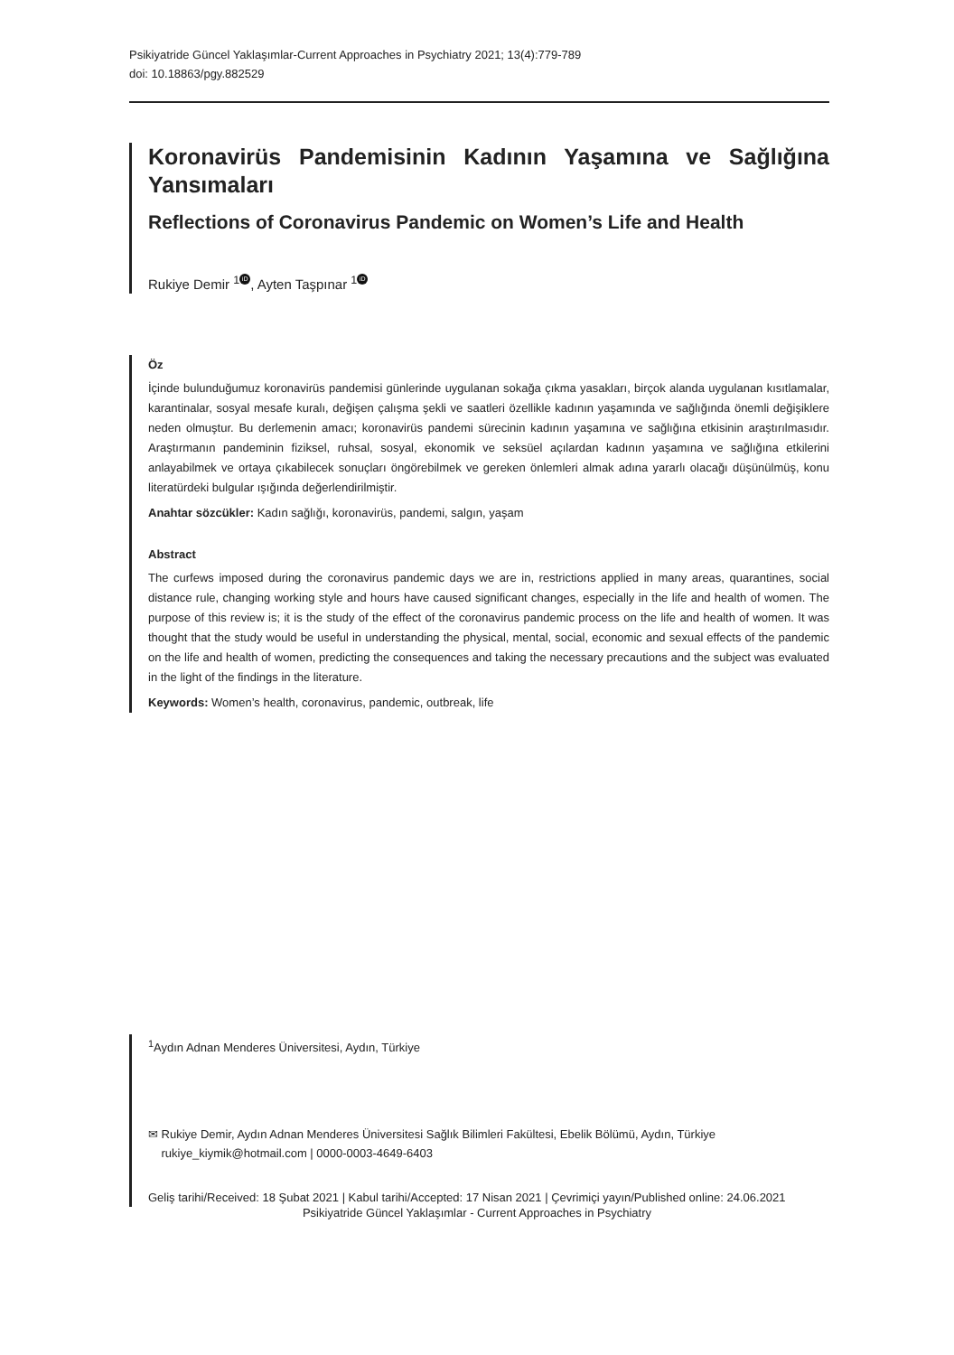Psikiyatride Güncel Yaklaşımlar-Current Approaches in Psychiatry 2021; 13(4):779-789
doi: 10.18863/pgy.882529
Koronavirüs Pandemisinin Kadının Yaşamına ve Sağlığına Yansımaları
Reflections of Coronavirus Pandemic on Women’s Life and Health
Rukiye Demir <sup>1</sup> iD, Ayten Taşpınar <sup>1</sup> iD
Öz
İçinde bulunduğumuz koronavirüs pandemisi günlerinde uygulanan sokağa çıkma yasakları, birçok alanda uygulanan kısıtlamalar, karantinalar, sosyal mesafe kuralı, değişen çalışma şekli ve saatleri özellikle kadının yaşamında ve sağlığında önemli değişiklere neden olmuştur. Bu derlemenin amacı; koronavirüs pandemi sürecinin kadının yaşamına ve sağlığına etkisinin araştırılmasıdır. Araştırmanın pandeminin fiziksel, ruhsal, sosyal, ekonomik ve seksüel açılardan kadının yaşamına ve sağlığına etkilerini anlayabilmek ve ortaya çıkabilecek sonuçları öngörebilmek ve gereken önlemleri almak adına yararlı olacağı düşünülmüş, konu literatürdeki bulgular ışığında değerlendirilmiştir.
Anahtar sözcükler: Kadın sağlığı, koronavirüs, pandemi, salgın, yaşam
Abstract
The curfews imposed during the coronavirus pandemic days we are in, restrictions applied in many areas, quarantines, social distance rule, changing working style and hours have caused significant changes, especially in the life and health of women. The purpose of this review is; it is the study of the effect of the coronavirus pandemic process on the life and health of women. It was thought that the study would be useful in understanding the physical, mental, social, economic and sexual effects of the pandemic on the life and health of women, predicting the consequences and taking the necessary precautions and the subject was evaluated in the light of the findings in the literature.
Keywords: Women’s health, coronavirus, pandemic, outbreak, life
<sup>1</sup> Aydın Adnan Menderes Üniversitesi, Aydın, Türkiye
✉ Rukiye Demir, Aydın Adnan Menderes Üniversitesi Sağlık Bilimleri Fakültesi, Ebelik Bölümü, Aydın, Türkiye
rukiye_kiymik@hotmail.com | 0000-0003-4649-6403
Geliş tarihi/Received: 18 Şubat 2021 | Kabul tarihi/Accepted: 17 Nisan 2021 | Çevrimiçi yayın/Published online: 24.06.2021
Psikiyatride Güncel Yaklaşımlar - Current Approaches in Psychiatry